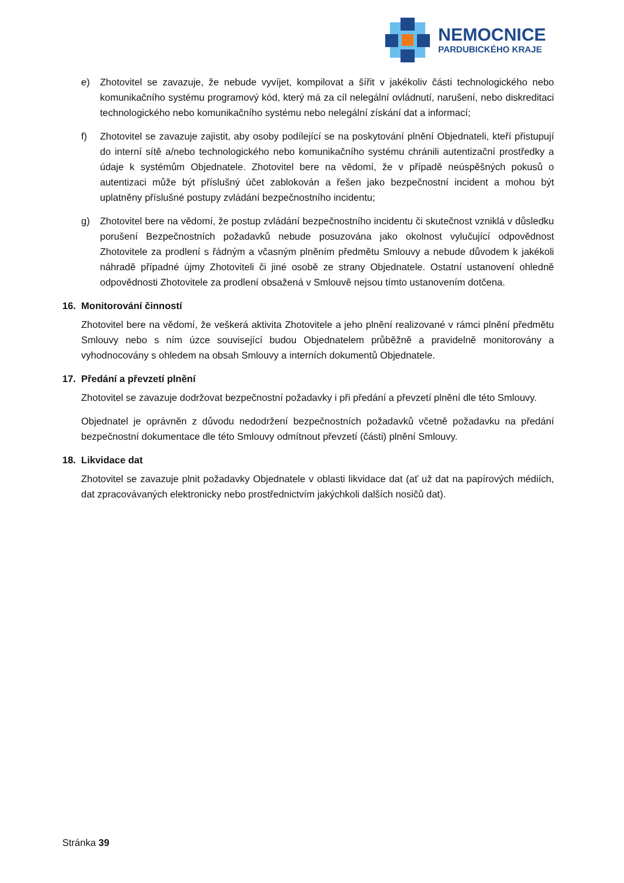NEMOCNICE
PARDUBICKÉHO KRAJE
e) Zhotovitel se zavazuje, že nebude vyvíjet, kompilovat a šířit v jakékoliv části technologického nebo komunikačního systému programový kód, který má za cíl nelegální ovládnutí, narušení, nebo diskreditaci technologického nebo komunikačního systému nebo nelegální získání dat a informací;
f) Zhotovitel se zavazuje zajistit, aby osoby podílející se na poskytování plnění Objednateli, kteří přistupují do interní sítě a/nebo technologického nebo komunikačního systému chránili autentizační prostředky a údaje k systémům Objednatele. Zhotovitel bere na vědomí, že v případě neúspěšných pokusů o autentizaci může být příslušný účet zablokován a řešen jako bezpečnostní incident a mohou být uplatněny příslušné postupy zvládání bezpečnostního incidentu;
g) Zhotovitel bere na vědomí, že postup zvládání bezpečnostního incidentu či skutečnost vzniklá v důsledku porušení Bezpečnostních požadavků nebude posuzována jako okolnost vylučující odpovědnost Zhotovitele za prodlení s řádným a včasným plněním předmětu Smlouvy a nebude důvodem k jakékoli náhradě případné újmy Zhotoviteli či jiné osobě ze strany Objednatele. Ostatní ustanovení ohledně odpovědnosti Zhotovitele za prodlení obsažená v Smlouvě nejsou tímto ustanovením dotčena.
16. Monitorování činností
Zhotovitel bere na vědomí, že veškerá aktivita Zhotovitele a jeho plnění realizované v rámci plnění předmětu Smlouvy nebo s ním úzce související budou Objednatelem průběžně a pravidelně monitorovány a vyhodnocovány s ohledem na obsah Smlouvy a interních dokumentů Objednatele.
17. Předání a převzetí plnění
Zhotovitel se zavazuje dodržovat bezpečnostní požadavky i při předání a převzetí plnění dle této Smlouvy.
Objednatel je oprávněn z důvodu nedodržení bezpečnostních požadavků včetně požadavku na předání bezpečnostní dokumentace dle této Smlouvy odmítnout převzetí (části) plnění Smlouvy.
18. Likvidace dat
Zhotovitel se zavazuje plnit požadavky Objednatele v oblasti likvidace dat (ať už dat na papírových médiích, dat zpracovávaných elektronicky nebo prostřednictvím jakýchkoli dalších nosičů dat).
Stránka 39